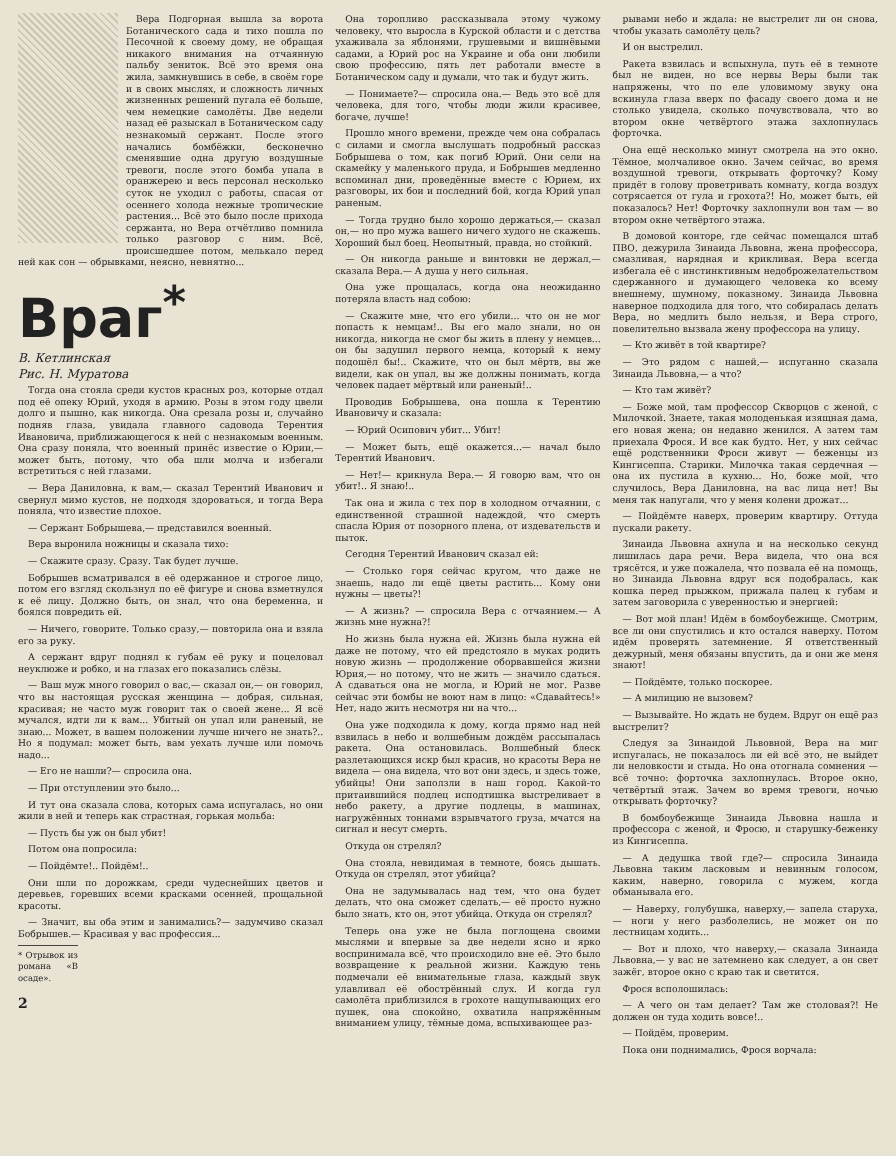Вера Подгорная вышла за ворота Ботанического сада и тихо пошла по Песочной к своему дому, не обращая никакого внимания на отчаянную пальбу зениток. Всё это время она жила, замкнувшись в себе, в своём горе и в своих мыслях, и сложность личных жизненных решений пугала её больше, чем немецкие самолёты. Две недели назад её разыскал в Ботаническом саду незнакомый сержант. После этого начались бомбёжки, бесконечно сменявшие одна другую воздушные тревоги, после этого бомба упала в оранжерею и весь персонал несколько суток не уходил с работы, спасая от осеннего холода нежные тропические растения... Всё это было после прихода сержанта, но Вера отчётливо помнила только разговор с ним. Всё, происшедшее потом, мелькало перед ней как сон — обрывками, неясно, невнятно...
Враг<sup>*</sup>
В. Кетлинская
Рис. Н. Муратова
Тогда она стояла среди кустов красных роз, которые отдал под её опеку Юрий, уходя в армию. Розы в этом году цвели долго и пышно, как никогда. Она срезала розы и, случайно подняв глаза, увидала главного садовода Терентия Ивановича, приближающегося к ней с незнакомым военным. Она сразу поняла, что военный принёс известие о Юрии,— может быть, потому, что оба шли молча и избегали встретиться с ней глазами.
— Вера Даниловна, к вам,— сказал Терентий Иванович и свернул мимо кустов, не подходя здороваться, и тогда Вера поняла, что известие плохое.
— Сержант Бобрышева,— представился военный.
Вера выронила ножницы и сказала тихо:
— Скажите сразу. Сразу. Так будет лучше.
Бобрышев всматривался в её одержанное и строгое лицо, потом его взгляд скользнул по её фигуре и снова взметнулся к её лицу. Должно быть, он знал, что она беременна, и боялся повредить ей.
— Ничего, говорите. Только сразу,— повторила она и взяла его за руку.
А сержант вдруг поднял к губам её руку и поцеловал неуклюже и робко, и на глазах его показались слёзы.
— Ваш муж много говорил о вас,— сказал он,— он говорил, что вы настоящая русская женщина — добрая, сильная, красивая; не часто муж говорит так о своей жене... Я всё мучался, идти ли к вам... Убитый он упал или раненый, не знаю... Может, в вашем положении лучше ничего не знать?.. Но я подумал: может быть, вам уехать лучше или помочь надо...
— Его не нашли?— спросила она.
— При отступлении это было...
И тут она сказала слова, которых сама испугалась, но они жили в ней и теперь как страстная, горькая мольба:
— Пусть бы уж он был убит!
Потом она попросила:
— Пойдёмте!.. Пойдём!..
Они шли по дорожкам, среди чудеснейших цветов и деревьев, горевших всеми красками осенней, прощальной красоты.
— Значит, вы оба этим и занимались?— задумчиво сказал Бобрышев.— Красивая у вас профессия...
* Отрывок из романа «В осаде».
2
Она торопливо рассказывала этому чужому человеку, что выросла в Курской области и с детства ухаживала за яблонями, грушевыми и вишнёвыми садами, а Юрий рос на Украине и оба они любили свою профессию, пять лет работали вместе в Ботаническом саду и думали, что так и будут жить.
— Понимаете?— спросила она.— Ведь это всё для человека, для того, чтобы люди жили красивее, богаче, лучше!
Прошло много времени, прежде чем она собралась с силами и смогла выслушать подробный рассказ Бобрышева о том, как погиб Юрий. Они сели на скамейку у маленького пруда, и Бобрышев медленно вспоминал дни, проведённые вместе с Юрием, их разговоры, их бои и последний бой, когда Юрий упал раненым.
— Тогда трудно было хорошо держаться,— сказал он,— но про мужа вашего ничего худого не скажешь. Хороший был боец. Неопытный, правда, но стойкий.
— Он никогда раньше и винтовки не держал,— сказала Вера.— А душа у него сильная.
Она уже прощалась, когда она неожиданно потеряла власть над собою:
— Скажите мне, что его убили... что он не мог попасть к немцам!.. Вы его мало знали, но он никогда, никогда не смог бы жить в плену у немцев... он бы задушил первого немца, который к нему подошёл бы!.. Скажите, что он был мёртв, вы же видели, как он упал, вы же должны понимать, когда человек падает мёртвый или раненый!..
Проводив Бобрышева, она пошла к Терентию Ивановичу и сказала:
— Юрий Осипович убит... Убит!
— Может быть, ещё окажется...— начал было Терентий Иванович.
— Нет!— крикнула Вера.— Я говорю вам, что он убит!.. Я знаю!..
Так она и жила с тех пор в холодном отчаянии, с единственной страшной надеждой, что смерть спасла Юрия от позорного плена, от издевательств и пыток.
Сегодня Терентий Иванович сказал ей:
— Столько горя сейчас кругом, что даже не знаешь, надо ли ещё цветы растить... Кому они нужны — цветы?!
— А жизнь? — спросила Вера с отчаянием.— А жизнь мне нужна?!
Но жизнь была нужна ей. Жизнь была нужна ей даже не потому, что ей предстояло в муках родить новую жизнь — продолжение оборвавшейся жизни Юрия,— но потому, что не жить — значило сдаться. А сдаваться она не могла, и Юрий не мог. Разве сейчас эти бомбы не воют нам в лицо: «Сдавайтесь!» Нет, надо жить несмотря ни на что...
Она уже подходила к дому, когда прямо над ней взвилась в небо и волшебным дождём рассыпалась ракета. Она остановилась. Волшебный блеск разлетающихся искр был красив, но красоты Вера не видела — она видела, что вот они здесь, и здесь тоже, убийцы! Они заползли в наш город. Какой-то притаившийся подлец исподтишка выстреливает в небо ракету, а другие подлецы, в машинах, нагружённых тоннами взрывчатого груза, мчатся на сигнал и несут смерть.
Откуда он стрелял?
Она стояла, невидимая в темноте, боясь дышать. Откуда он стрелял, этот убийца?
Она не задумывалась над тем, что она будет делать, что она сможет сделать,— её просто нужно было знать, кто он, этот убийца. Откуда он стрелял?
Теперь она уже не была поглощена своими мыслями и впервые за две недели ясно и ярко воспринимала всё, что происходило вне её. Это было возвращение к реальной жизни. Каждую тень подмечали её внимательные глаза, каждый звук улавливал её обострённый слух. И когда гул самолёта приблизился в грохоте нащупывающих его пушек, она спокойно, охватила напряжённым вниманием улицу, тёмные дома, вспыхивающее раз-
рывами небо и ждала: не выстрелит ли он снова, чтобы указать самолёту цель?
И он выстрелил.
Ракета взвилась и вспыхнула, путь её в темноте был не виден, но все нервы Веры были так напряжены, что по еле уловимому звуку она вскинула глаза вверх по фасаду своего дома и не столько увидела, сколько почувствовала, что во втором окне четвёртого этажа захлопнулась форточка.
Она ещё несколько минут смотрела на это окно. Тёмное, молчаливое окно. Зачем сейчас, во время воздушной тревоги, открывать форточку? Кому придёт в голову проветривать комнату, когда воздух сотрясается от гула и грохота?! Но, может быть, ей показалось? Нет! Форточку захлопнули вон там — во втором окне четвёртого этажа.
В домовой конторе, где сейчас помещался штаб ПВО, дежурила Зинаида Львовна, жена профессора, смазливая, нарядная и крикливая. Вера всегда избегала её с инстинктивным недоброжелательством сдержанного и думающего человека ко всему внешнему, шумному, показному. Зинаида Львовна наверное подходила для того, что собиралась делать Вера, но медлить было нельзя, и Вера строго, повелительно вызвала жену профессора на улицу.
— Кто живёт в той квартире?
— Это рядом с нашей,— испуганно сказала Зинаида Львовна,— а что?
— Кто там живёт?
— Боже мой, там профессор Скворцов с женой, с Милочкой. Знаете, такая молоденькая изящная дама, его новая жена; он недавно женился. А затем там приехала Фрося. И все как будто. Нет, у них сейчас ещё родственники Фроси живут — беженцы из Кингисеппа. Старики. Милочка такая сердечная — она их пустила в кухню... Но, боже мой, что случилось, Вера Даниловна, на вас лица нет! Вы меня так напугали, что у меня колени дрожат...
— Пойдёмте наверх, проверим квартиру. Оттуда пускали ракету.
Зинаида Львовна ахнула и на несколько секунд лишилась дара речи. Вера видела, что она вся трясётся, и уже пожалела, что позвала её на помощь, но Зинаида Львовна вдруг вся подобралась, как кошка перед прыжком, прижала палец к губам и затем заговорила с уверенностью и энергией:
— Вот мой план! Идём в бомбоубежище. Смотрим, все ли они спустились и кто остался наверху. Потом идём проверять затемнение. Я ответственный дежурный, меня обязаны впустить, да и они же меня знают!
— Пойдёмте, только поскорее.
— А милицию не вызовем?
— Вызывайте. Но ждать не будем. Вдруг он ещё раз выстрелит?
Следуя за Зинаидой Львовной, Вера на миг испугалась, не показалось ли ей всё это, не выйдет ли неловкости и стыда. Но она отогнала сомнения — всё точно: форточка захлопнулась. Второе окно, четвёртый этаж. Зачем во время тревоги, ночью открывать форточку?
В бомбоубежище Зинаида Львовна нашла и профессора с женой, и Фросю, и старушку-беженку из Кингисеппа.
— А дедушка твой где?— спросила Зинаида Львовна таким ласковым и невинным голосом, каким, наверно, говорила с мужем, когда обманывала его.
— Наверху, голубушка, наверху,— запела старуха,— ноги у него разболелись, не может он по лестницам ходить...
— Вот и плохо, что наверху,— сказала Зинаида Львовна,— у вас не затемнено как следует, а он свет зажёг, второе окно с краю так и светится.
Фрося всполошилась:
— А чего он там делает? Там же столовая?! Не должен он туда ходить вовсе!..
— Пойдём, проверим.
Пока они поднимались, Фрося ворчала: